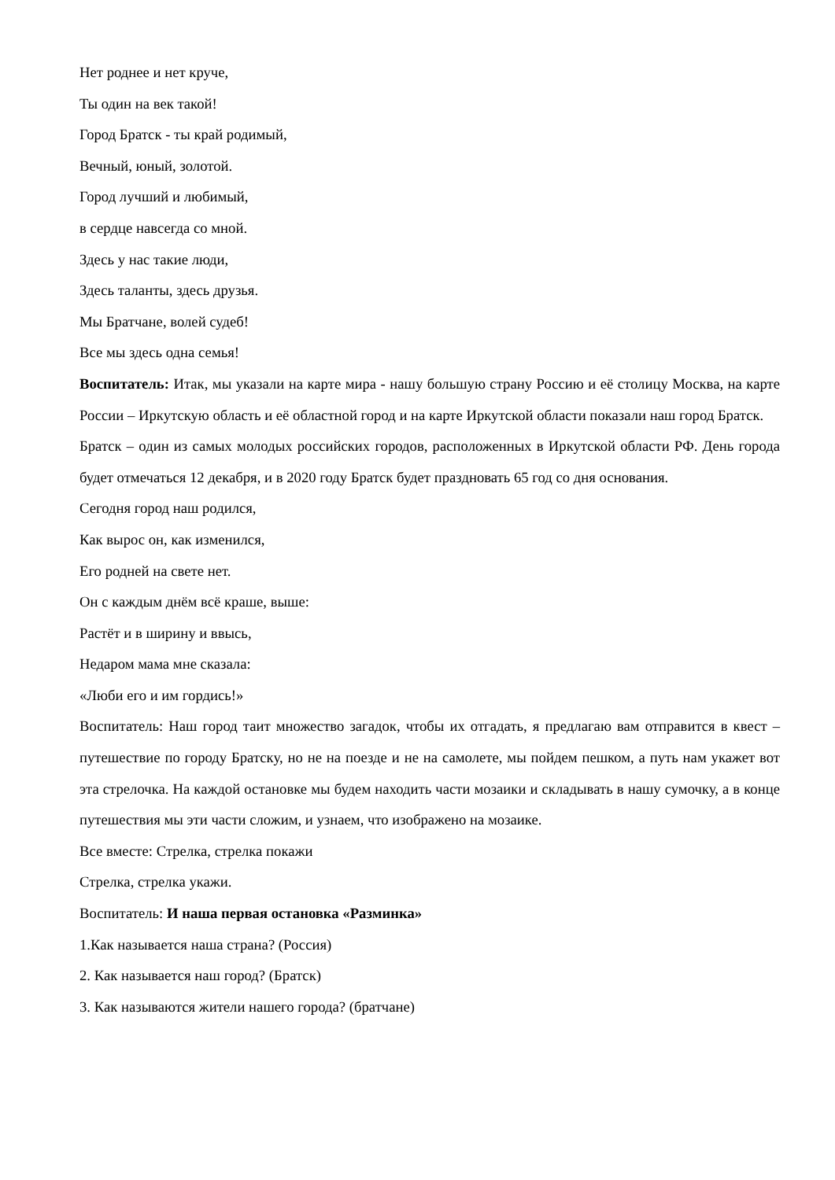Нет роднее и нет круче,
Ты один на век такой!
Город Братск - ты край родимый,
Вечный, юный, золотой.
Город лучший и любимый,
в сердце навсегда со мной.
Здесь у нас такие люди,
Здесь таланты, здесь друзья.
Мы Братчане, волей судеб!
Все мы здесь одна семья!
Воспитатель: Итак, мы указали на карте мира - нашу большую страну Россию и её столицу Москва, на карте России – Иркутскую область и её областной город и на карте Иркутской области показали наш город Братск.
Братск – один из самых молодых российских городов, расположенных в Иркутской области РФ. День города будет отмечаться 12 декабря, и в 2020 году Братск будет праздновать 65 год со дня основания.
Сегодня город наш родился,
Как вырос он, как изменился,
Его родней на свете нет.
Он с каждым днём всё краше, выше:
Растёт и в ширину и ввысь,
Недаром мама мне сказала:
«Люби его и им гордись!»
Воспитатель: Наш город таит множество загадок, чтобы их отгадать, я предлагаю вам отправится в квест – путешествие по городу Братску, но не на поезде и не на самолете, мы пойдем пешком, а путь нам укажет вот эта стрелочка. На каждой остановке мы будем находить части мозаики и складывать в нашу сумочку, а в конце путешествия мы эти части сложим, и узнаем, что изображено на мозаике.
Все вместе: Стрелка, стрелка покажи
Стрелка, стрелка укажи.
Воспитатель: И наша первая остановка «Разминка»
1.Как называется наша страна? (Россия)
2. Как называется наш город? (Братск)
3. Как называются жители нашего города? (братчане)